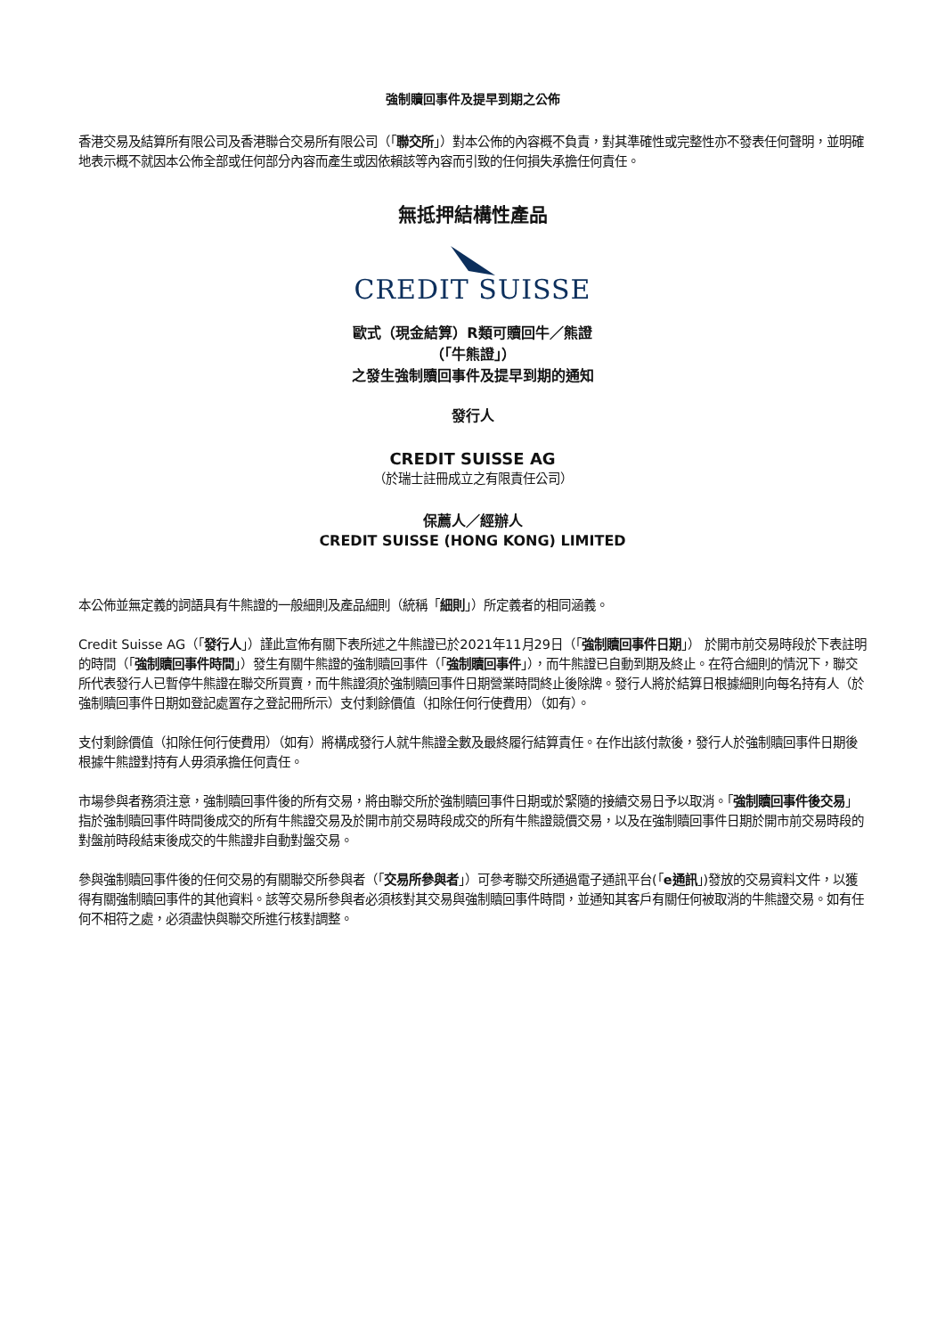強制贖回事件及提早到期之公佈
香港交易及結算所有限公司及香港聯合交易所有限公司（「聯交所」）對本公佈的內容概不負責，對其準確性或完整性亦不發表任何聲明，並明確地表示概不就因本公佈全部或任何部分內容而產生或因依賴該等內容而引致的任何損失承擔任何責任。
無抵押結構性產品
CREDIT SUISSE
歐式（現金結算）R類可贖回牛／熊證
（「牛熊證」）
之發生強制贖回事件及提早到期的通知
發行人
CREDIT SUISSE AG
（於瑞士註冊成立之有限責任公司）
保薦人／經辦人
CREDIT SUISSE (HONG KONG) LIMITED
本公佈並無定義的詞語具有牛熊證的一般細則及產品細則（統稱「細則」）所定義者的相同涵義。
Credit Suisse AG（「發行人」）謹此宣佈有關下表所述之牛熊證已於2021年11月29日（「強制贖回事件日期」） 於開市前交易時段於下表註明的時間（「強制贖回事件時間」）發生有關牛熊證的強制贖回事件（「強制贖回事件」），而牛熊證已自動到期及終止。在符合細則的情況下，聯交所代表發行人已暫停牛熊證在聯交所買賣，而牛熊證須於強制贖回事件日期營業時間終止後除牌。發行人將於結算日根據細則向每名持有人（於強制贖回事件日期如登記處置存之登記冊所示）支付剩餘價值（扣除任何行使費用）（如有）。
支付剩餘價值（扣除任何行使費用）（如有）將構成發行人就牛熊證全數及最終履行結算責任。在作出該付款後，發行人於強制贖回事件日期後根據牛熊證對持有人毋須承擔任何責任。
市場參與者務須注意，強制贖回事件後的所有交易，將由聯交所於強制贖回事件日期或於緊隨的接續交易日予以取消。「強制贖回事件後交易」指於強制贖回事件時間後成交的所有牛熊證交易及於開市前交易時段成交的所有牛熊證競價交易，以及在強制贖回事件日期於開市前交易時段的對盤前時段結束後成交的牛熊證非自動對盤交易。
參與強制贖回事件後的任何交易的有關聯交所參與者（「交易所參與者」）可參考聯交所通過電子通訊平台(「e通訊」)發放的交易資料文件，以獲得有關強制贖回事件的其他資料。該等交易所參與者必須核對其交易與強制贖回事件時間，並通知其客戶有關任何被取消的牛熊證交易。如有任何不相符之處，必須盡快與聯交所進行核對調整。